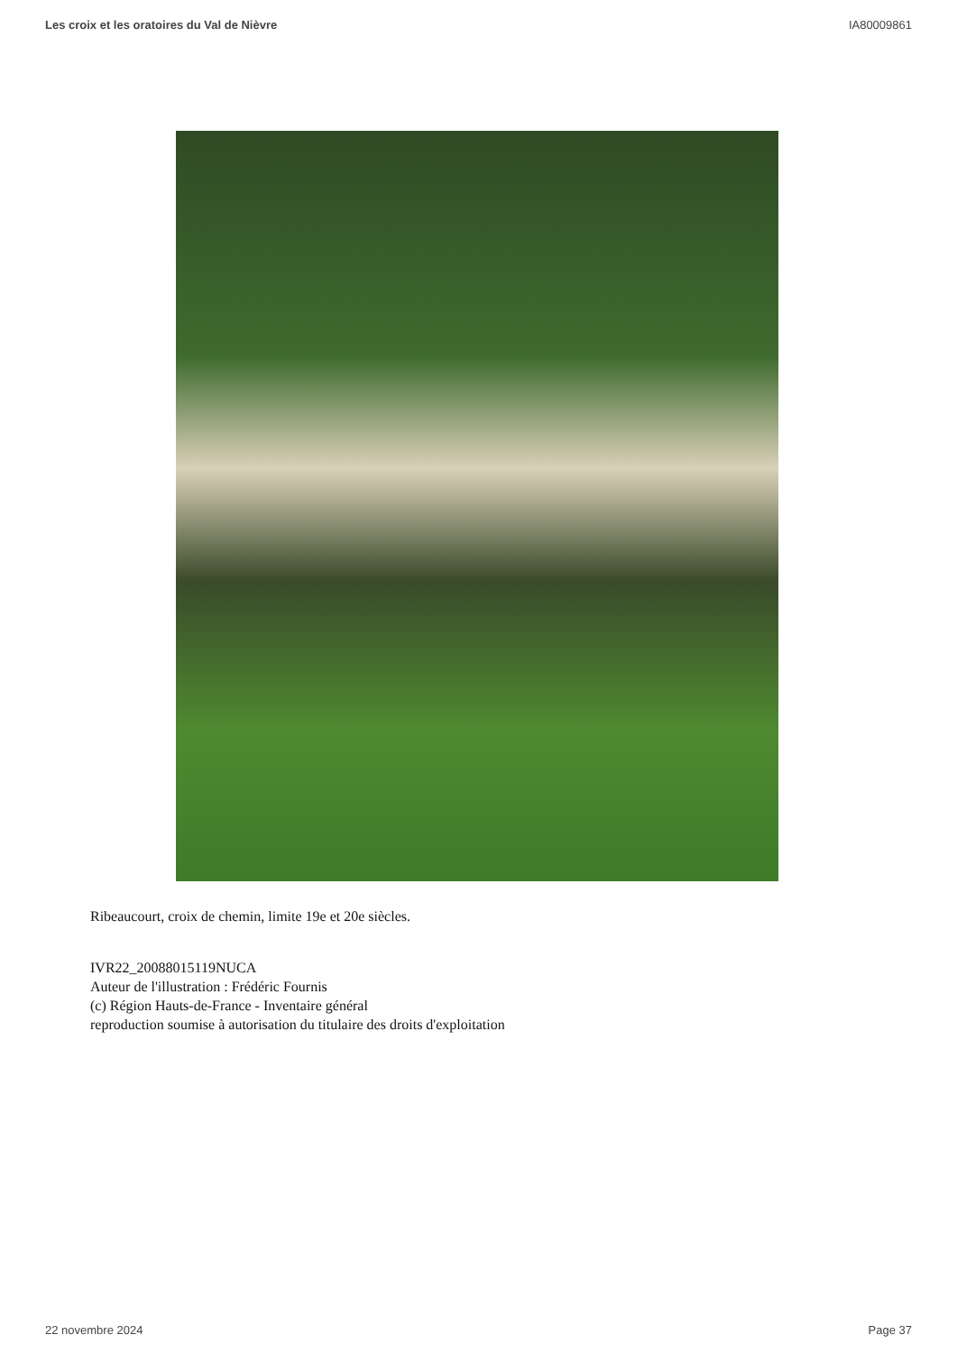Les croix et les oratoires du Val de Nièvre IA80009861
Ribeaucourt, croix de chemin, limite 19e et 20e siècles.
IVR22_20088015119NUCA
Auteur de l'illustration : Frédéric Fournis
(c) Région Hauts-de-France - Inventaire général
reproduction soumise à autorisation du titulaire des droits d'exploitation
22 novembre 2024 Page 37